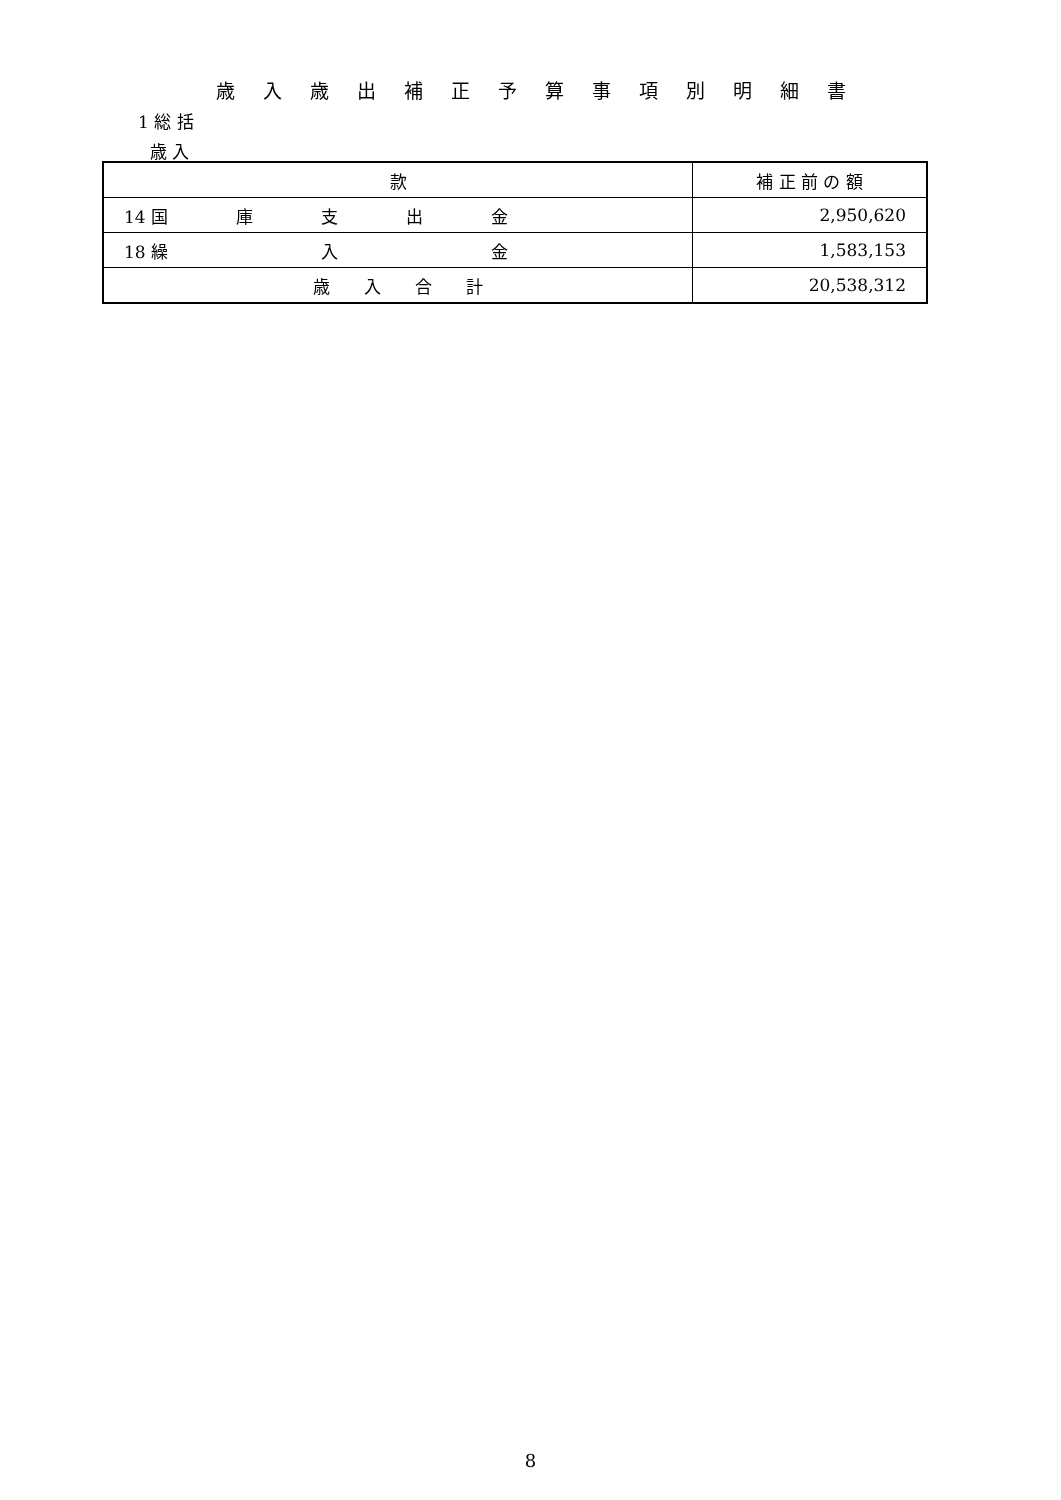歳入歳出補正予算事項別明細書
1 総 括
歳 入
| 款 | 補 正 前 の 額 |
| --- | --- |
| 14 国 庫 支 出 金 | 2,950,620 |
| 18 繰 入 金 | 1,583,153 |
| 歳 入 合 計 | 20,538,312 |
8